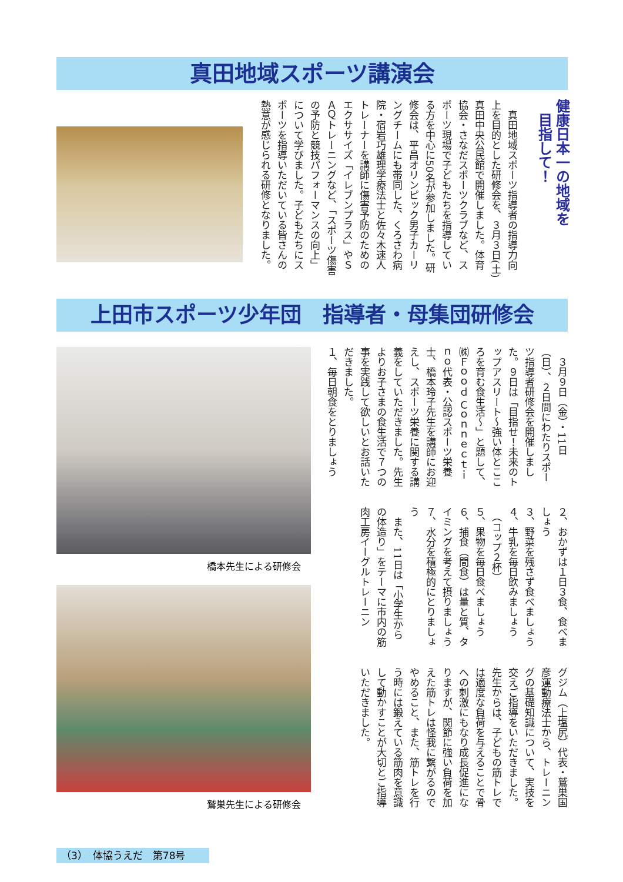真田地域スポーツ講演会
健康日本一の地域を
　目指して！
　真田地域スポーツ指導者の指導力向上を目的とした研修会を、３月３日(土)真田中央公民館で開催しました。体育協会・さなだスポーツクラブなど、スポーツ現場で子どもたちを指導している方を中心に50名が参加しました。研修会は、平昌オリンピック男子カーリングチームにも帯同した、くろさわ病院・宿岩巧雄理学療法士と佐々木速人トレーナーを講師に傷害予防のためのエクササイズ「イレブンプラス」やＳＡＱトレーニングなど、「スポーツ傷害の予防と競技パフォーマンスの向上」について学びました。子どもたちにスポーツを指導いただいている皆さんの熱意が感じられる研修となりました。
上田市スポーツ少年団　指導者・母集団研修会
橋本先生による研修会
鷲巣先生による研修会
　３月９日（金）・11日（日）、２日間にわたりスポーツ指導者研修会を開催しました。９日は「目指せ！未来のトップアスリート～強い体とこころを育む食生活～」と題して、㈱Ｆｏｏｄ Ｃｏｎｎｅｃｔｉｎｏ代表・公認スポーツ栄養士、橋本玲子先生を講師にお迎えし、スポーツ栄養に関する講義をしていただきました。先生よりお子さまの食生活で７つの事を実践して欲しいとお話いただきました。
１、毎日朝食をとりましょう
２、おかずは１日３食、食べましょう
３、野菜を残さず食べましょう
４、牛乳を毎日飲みましょう
　（コップ２杯）
５、果物を毎日食べましょう
６、捕食（間食）は量と質、タイミングを考えて摂りましょう
７、水分を積極的にとりましょう
　また、11日は「小学生からの体造り」をテーマに市内の筋肉工房イーグルトレーニン
グジム（上塩尻）代表・鷲巣国彦運動療法士から、トレーニングの基礎知識について、実技を交えご指導をいただきました。先生からは、子どもの筋トレでは適度な負荷を与えることで骨への刺激にもなり成長促進になりますが、関節に強い負荷を加えた筋トレは怪我に繋がるのでやめること、また、筋トレを行う時には鍛えている筋肉を意識して動かすことが大切とご指導いただきました。
（3）　体協うえだ　第78号